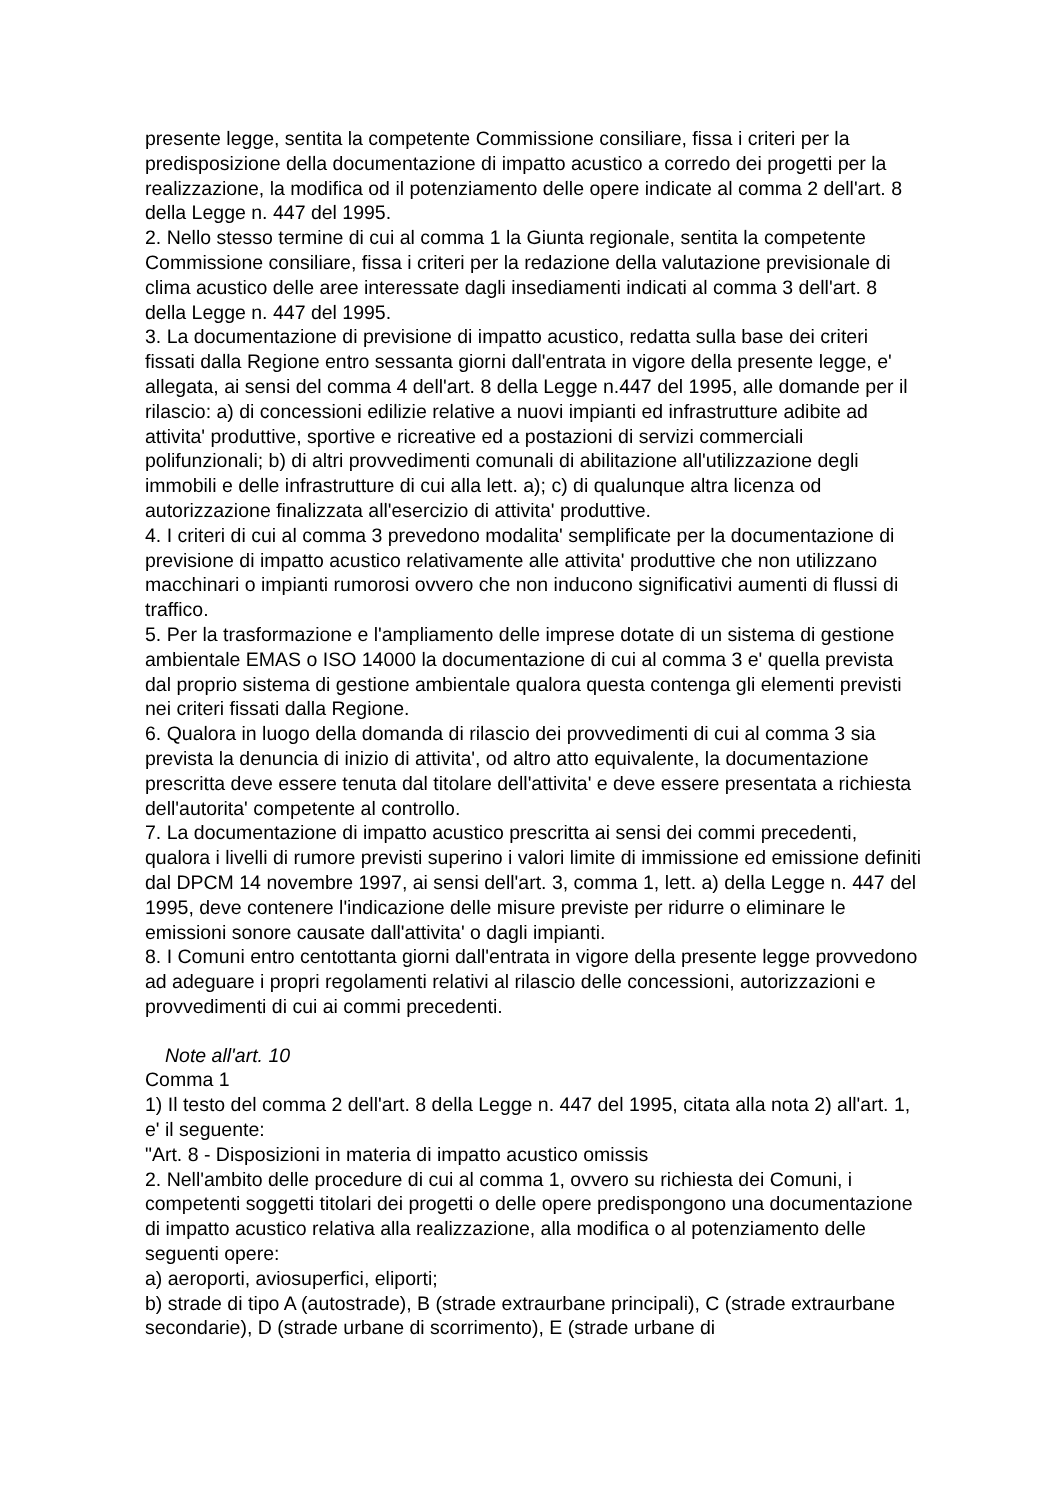presente legge, sentita la competente Commissione consiliare, fissa i criteri per la predisposizione della documentazione di impatto acustico a corredo dei progetti per la realizzazione, la modifica od il potenziamento delle opere indicate al comma 2 dell'art. 8 della Legge n. 447 del 1995.
2. Nello stesso termine di cui al comma 1 la Giunta regionale, sentita la competente Commissione consiliare, fissa i criteri per la redazione della valutazione previsionale di clima acustico delle aree interessate dagli insediamenti indicati al comma 3 dell'art. 8 della Legge n. 447 del 1995.
3. La documentazione di previsione di impatto acustico, redatta sulla base dei criteri fissati dalla Regione entro sessanta giorni dall'entrata in vigore della presente legge, e' allegata, ai sensi del comma 4 dell'art. 8 della Legge n.447 del 1995, alle domande per il rilascio: a) di concessioni edilizie relative a nuovi impianti ed infrastrutture adibite ad attivita' produttive, sportive e ricreative ed a postazioni di servizi commerciali polifunzionali; b) di altri provvedimenti comunali di abilitazione all'utilizzazione degli immobili e delle infrastrutture di cui alla lett. a); c) di qualunque altra licenza od autorizzazione finalizzata all'esercizio di attivita' produttive.
4. I criteri di cui al comma 3 prevedono modalita' semplificate per la documentazione di previsione di impatto acustico relativamente alle attivita' produttive che non utilizzano macchinari o impianti rumorosi ovvero che non inducono significativi aumenti di flussi di traffico.
5. Per la trasformazione e l'ampliamento delle imprese dotate di un sistema di gestione ambientale EMAS o ISO 14000 la documentazione di cui al comma 3 e' quella prevista dal proprio sistema di gestione ambientale qualora questa contenga gli elementi previsti nei criteri fissati dalla Regione.
6. Qualora in luogo della domanda di rilascio dei provvedimenti di cui al comma 3 sia prevista la denuncia di inizio di attivita', od altro atto equivalente, la documentazione prescritta deve essere tenuta dal titolare dell'attivita' e deve essere presentata a richiesta dell'autorita' competente al controllo.
7. La documentazione di impatto acustico prescritta ai sensi dei commi precedenti, qualora i livelli di rumore previsti superino i valori limite di immissione ed emissione definiti dal DPCM 14 novembre 1997, ai sensi dell'art. 3, comma 1, lett. a) della Legge n. 447 del 1995, deve contenere l'indicazione delle misure previste per ridurre o eliminare le emissioni sonore causate dall'attivita' o dagli impianti.
8. I Comuni entro centottanta giorni dall'entrata in vigore della presente legge provvedono ad adeguare i propri regolamenti relativi al rilascio delle concessioni, autorizzazioni e provvedimenti di cui ai commi precedenti.
Note all'art. 10
Comma 1
1) Il testo del comma 2 dell'art. 8 della Legge n. 447 del 1995, citata alla nota 2) all'art. 1, e' il seguente:
"Art. 8 - Disposizioni in materia di impatto acustico omissis
2. Nell'ambito delle procedure di cui al comma 1, ovvero su richiesta dei Comuni, i competenti soggetti titolari dei progetti o delle opere predispongono una documentazione di impatto acustico relativa alla realizzazione, alla modifica o al potenziamento delle seguenti opere:
a) aeroporti, aviosuperfici, eliporti;
b) strade di tipo A (autostrade), B (strade extraurbane principali), C (strade extraurbane secondarie), D (strade urbane di scorrimento), E (strade urbane di